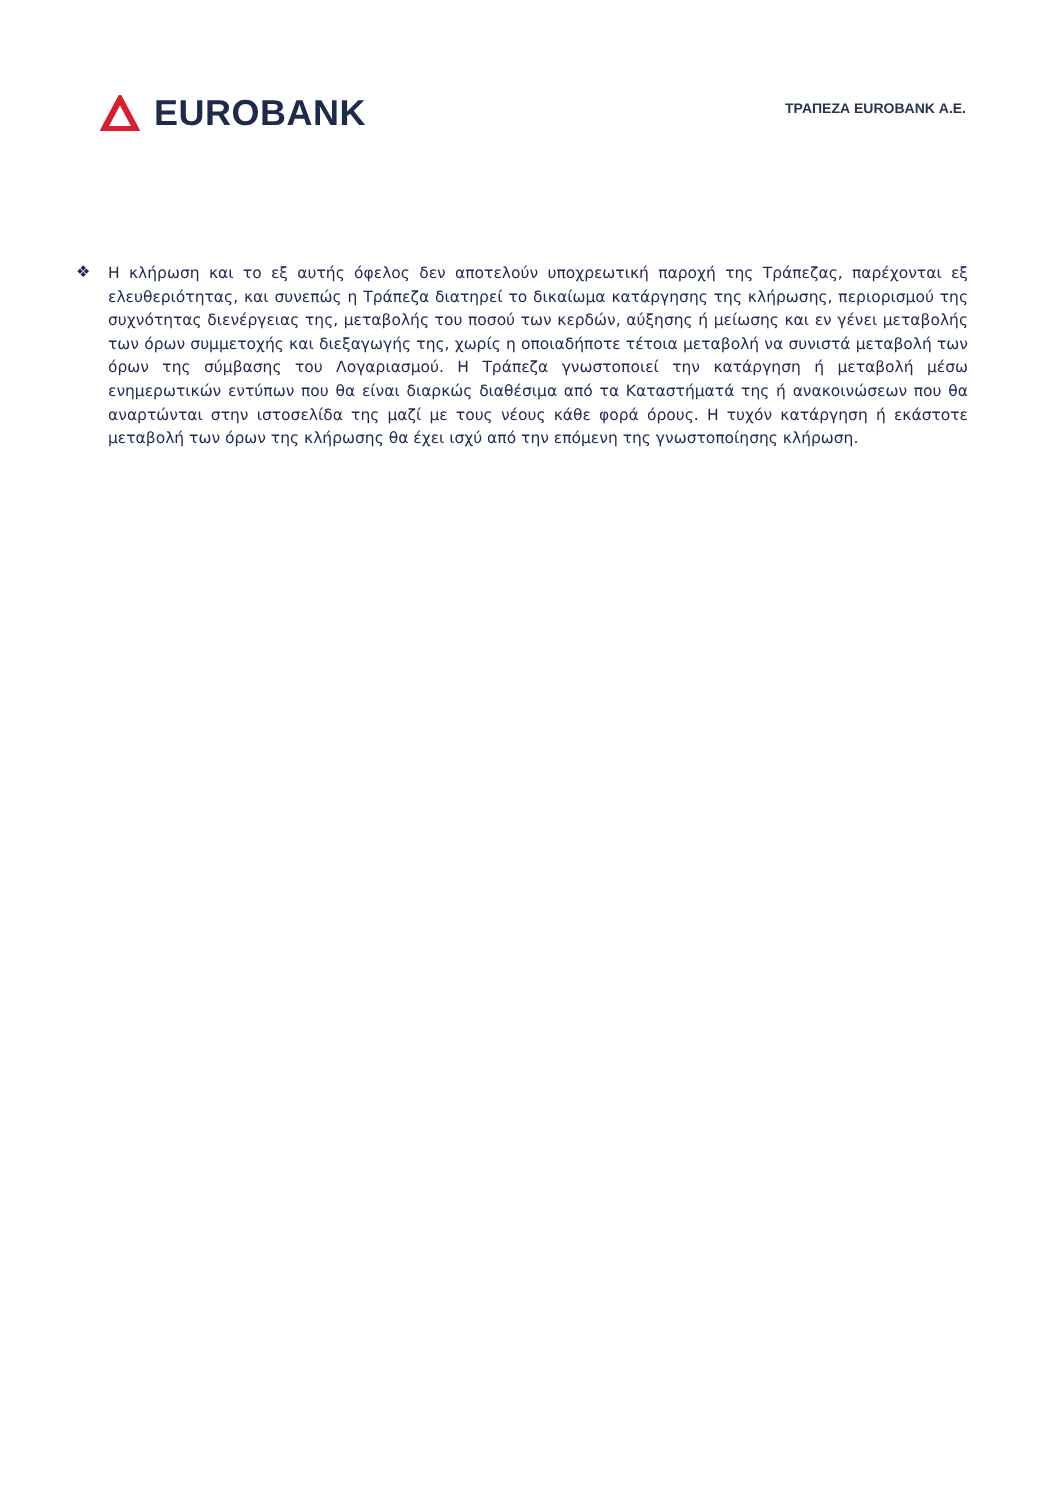EUROBANK
ΤΡΑΠΕΖΑ EUROBANK Α.Ε.
❖
Η κλήρωση και το εξ αυτής όφελος δεν αποτελούν υποχρεωτική παροχή της Τράπεζας, παρέχονται εξ ελευθεριότητας, και συνεπώς η Τράπεζα διατηρεί το δικαίωμα κατάργησης της κλήρωσης, περιορισμού της συχνότητας διενέργειας της, μεταβολής του ποσού των κερδών, αύξησης ή μείωσης και εν γένει μεταβολής των όρων συμμετοχής και διεξαγωγής της, χωρίς η οποιαδήποτε τέτοια μεταβολή να συνιστά μεταβολή των όρων της σύμβασης του Λογαριασμού. Η Τράπεζα γνωστοποιεί την κατάργηση ή μεταβολή μέσω ενημερωτικών εντύπων που θα είναι διαρκώς διαθέσιμα από τα Καταστήματά της ή ανακοινώσεων που θα αναρτώνται στην ιστοσελίδα της μαζί με τους νέους κάθε φορά όρους. Η τυχόν κατάργηση ή εκάστοτε μεταβολή των όρων της κλήρωσης θα έχει ισχύ από την επόμενη της γνωστοποίησης κλήρωση.